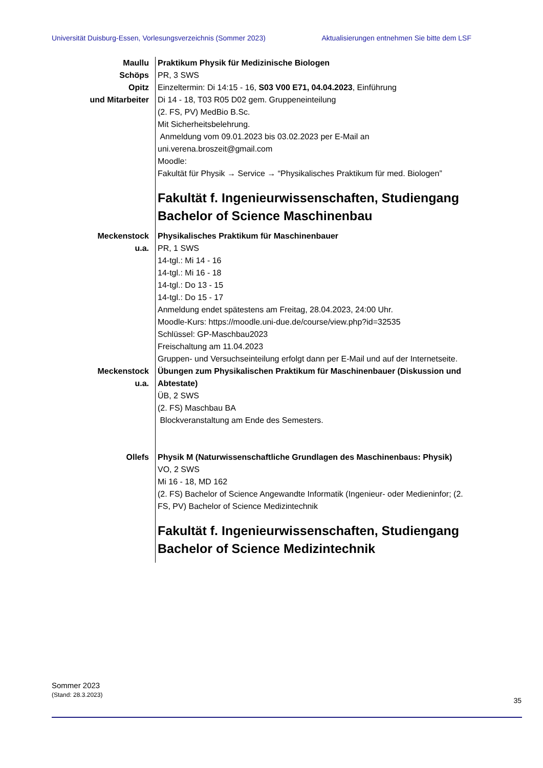Universität Duisburg-Essen, Vorlesungsverzeichnis (Sommer 2023) Aktualisierungen entnehmen Sie bitte dem LSF
Maullu
Schöps
Opitz
und Mitarbeiter
Praktikum Physik für Medizinische Biologen
PR, 3 SWS
Einzeltermin: Di 14:15 - 16, S03 V00 E71, 04.04.2023, Einführung
Di 14 - 18, T03 R05 D02 gem. Gruppeneinteilung
(2. FS, PV) MedBio B.Sc.
Mit Sicherheitsbelehrung.
Anmeldung vom 09.01.2023 bis 03.02.2023 per E-Mail an uni.verena.broszeit@gmail.com
Moodle:
Fakultät für Physik → Service → “Physikalisches Praktikum für med. Biologen”
Fakultät f. Ingenieurwissenschaften, Studiengang Bachelor of Science Maschinenbau
Meckenstock
u.a.
Physikalisches Praktikum für Maschinenbauer
PR, 1 SWS
14-tgl.: Mi 14 - 16
14-tgl.: Mi 16 - 18
14-tgl.: Do 13 - 15
14-tgl.: Do 15 - 17
Anmeldung endet spätestens am Freitag, 28.04.2023, 24:00 Uhr.
Moodle-Kurs: https://moodle.uni-due.de/course/view.php?id=32535
Schlüssel: GP-Maschbau2023
Freischaltung am 11.04.2023
Gruppen- und Versuchseinteilung erfolgt dann per E-Mail und auf der Internetseite.
Meckenstock
u.a.
Übungen zum Physikalischen Praktikum für Maschinenbauer (Diskussion und Abtestate)
ÜB, 2 SWS
(2. FS) Maschbau BA
Blockveranstaltung am Ende des Semesters.
Ollefs Physik M (Naturwissenschaftliche Grundlagen des Maschinenbaus: Physik)
VO, 2 SWS
Mi 16 - 18, MD 162
(2. FS) Bachelor of Science Angewandte Informatik (Ingenieur- oder Medieninfor; (2. FS, PV) Bachelor of Science Medizintechnik
Fakultät f. Ingenieurwissenschaften, Studiengang Bachelor of Science Medizintechnik
Sommer 2023
(Stand: 28.3.2023)
35